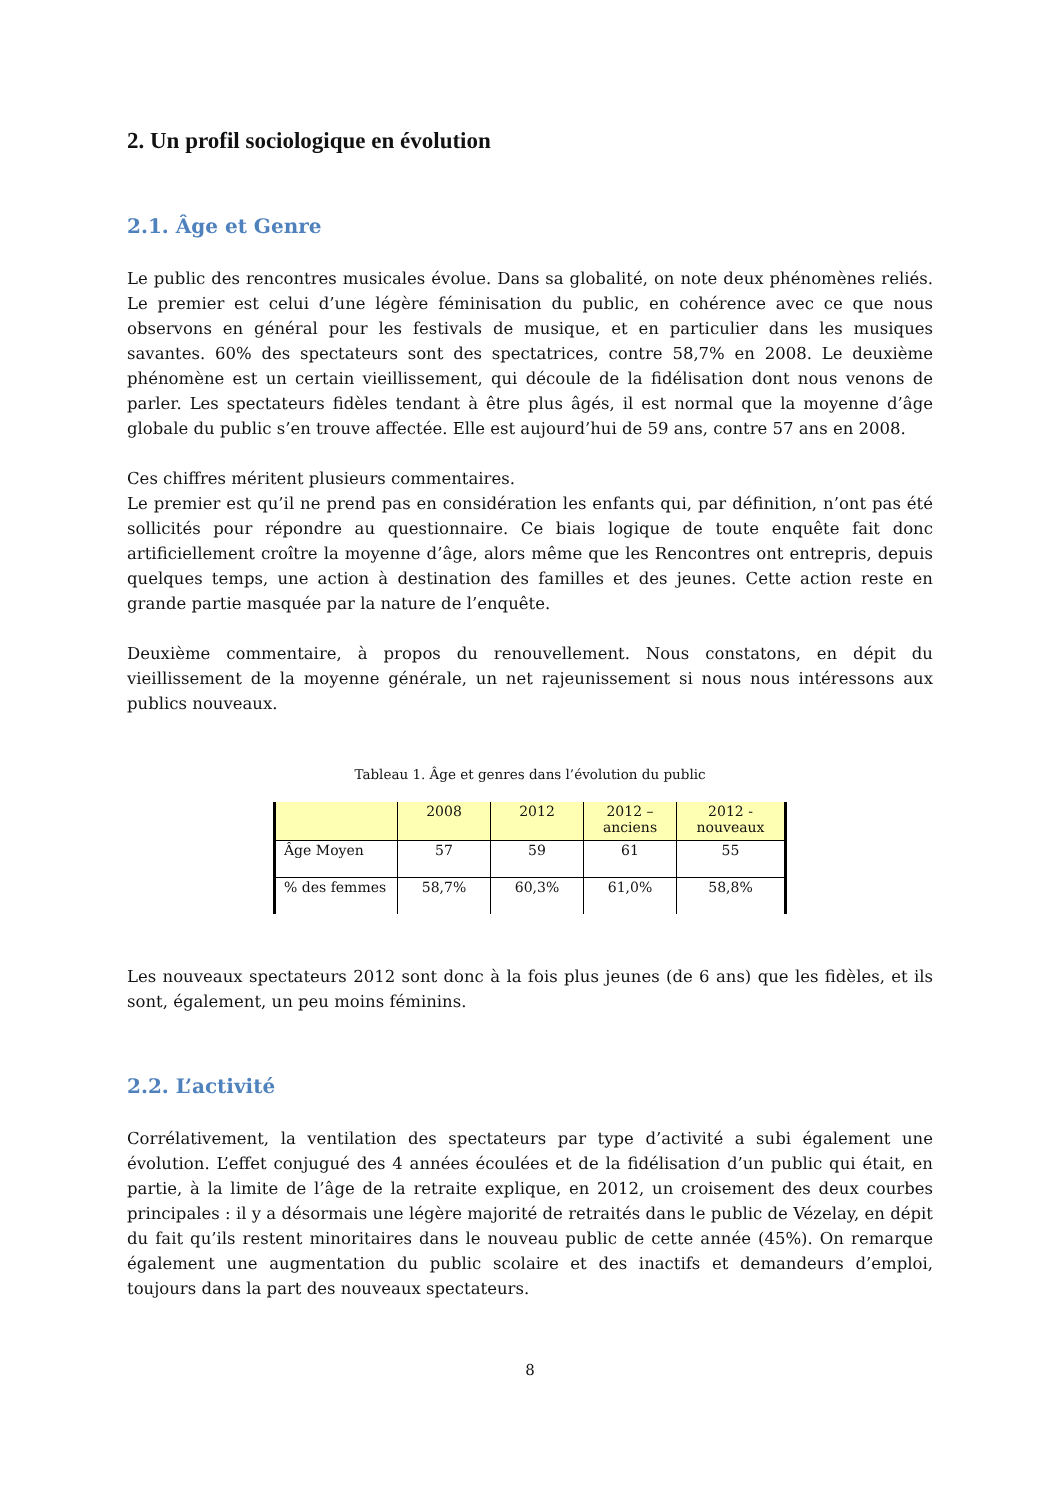2. Un profil sociologique en évolution
2.1. Âge et Genre
Le public des rencontres musicales évolue. Dans sa globalité, on note deux phénomènes reliés. Le premier est celui d’une légère féminisation du public, en cohérence avec ce que nous observons en général pour les festivals de musique, et en particulier dans les musiques savantes. 60% des spectateurs sont des spectatrices, contre 58,7% en 2008. Le deuxième phénomène est un certain vieillissement, qui découle de la fidélisation dont nous venons de parler. Les spectateurs fidèles tendant à être plus âgés, il est normal que la moyenne d’âge globale du public s’en trouve affectée. Elle est aujourd’hui de 59 ans, contre 57 ans en 2008.
Ces chiffres méritent plusieurs commentaires.
Le premier est qu’il ne prend pas en considération les enfants qui, par définition, n’ont pas été sollicités pour répondre au questionnaire. Ce biais logique de toute enquête fait donc artificiellement croître la moyenne d’âge, alors même que les Rencontres ont entrepris, depuis quelques temps, une action à destination des familles et des jeunes. Cette action reste en grande partie masquée par la nature de l’enquête.
Deuxième commentaire, à propos du renouvellement. Nous constatons, en dépit du vieillissement de la moyenne générale, un net rajeunissement si nous nous intéressons aux publics nouveaux.
Tableau 1. Âge et genres dans l’évolution du public
| | 2008 | 2012 | 2012 – anciens | 2012 - nouveaux |
| --- | --- | --- | --- | --- |
| Âge Moyen | 57 | 59 | 61 | 55 |
| % des femmes | 58,7% | 60,3% | 61,0% | 58,8% |
Les nouveaux spectateurs 2012 sont donc à la fois plus jeunes (de 6 ans) que les fidèles, et ils sont, également, un peu moins féminins.
2.2. L’activité
Corrélativement, la ventilation des spectateurs par type d’activité a subi également une évolution. L’effet conjugué des 4 années écoulées et de la fidélisation d’un public qui était, en partie, à la limite de l’âge de la retraite explique, en 2012, un croisement des deux courbes principales : il y a désormais une légère majorité de retraités dans le public de Vézelay, en dépit du fait qu’ils restent minoritaires dans le nouveau public de cette année (45%). On remarque également une augmentation du public scolaire et des inactifs et demandeurs d’emploi, toujours dans la part des nouveaux spectateurs.
8